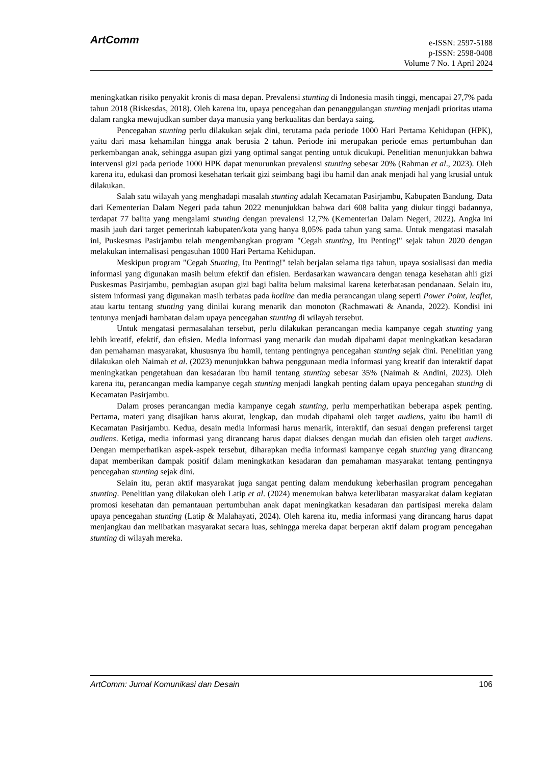ArtComm
e-ISSN: 2597-5188
p-ISSN: 2598-0408
Volume 7 No. 1 April 2024
meningkatkan risiko penyakit kronis di masa depan. Prevalensi stunting di Indonesia masih tinggi, mencapai 27,7% pada tahun 2018 (Riskesdas, 2018). Oleh karena itu, upaya pencegahan dan penanggulangan stunting menjadi prioritas utama dalam rangka mewujudkan sumber daya manusia yang berkualitas dan berdaya saing.
Pencegahan stunting perlu dilakukan sejak dini, terutama pada periode 1000 Hari Pertama Kehidupan (HPK), yaitu dari masa kehamilan hingga anak berusia 2 tahun. Periode ini merupakan periode emas pertumbuhan dan perkembangan anak, sehingga asupan gizi yang optimal sangat penting untuk dicukupi. Penelitian menunjukkan bahwa intervensi gizi pada periode 1000 HPK dapat menurunkan prevalensi stunting sebesar 20% (Rahman et al., 2023). Oleh karena itu, edukasi dan promosi kesehatan terkait gizi seimbang bagi ibu hamil dan anak menjadi hal yang krusial untuk dilakukan.
Salah satu wilayah yang menghadapi masalah stunting adalah Kecamatan Pasirjambu, Kabupaten Bandung. Data dari Kementerian Dalam Negeri pada tahun 2022 menunjukkan bahwa dari 608 balita yang diukur tinggi badannya, terdapat 77 balita yang mengalami stunting dengan prevalensi 12,7% (Kementerian Dalam Negeri, 2022). Angka ini masih jauh dari target pemerintah kabupaten/kota yang hanya 8,05% pada tahun yang sama. Untuk mengatasi masalah ini, Puskesmas Pasirjambu telah mengembangkan program "Cegah stunting, Itu Penting!" sejak tahun 2020 dengan melakukan internalisasi pengasuhan 1000 Hari Pertama Kehidupan.
Meskipun program "Cegah Stunting, Itu Penting!" telah berjalan selama tiga tahun, upaya sosialisasi dan media informasi yang digunakan masih belum efektif dan efisien. Berdasarkan wawancara dengan tenaga kesehatan ahli gizi Puskesmas Pasirjambu, pembagian asupan gizi bagi balita belum maksimal karena keterbatasan pendanaan. Selain itu, sistem informasi yang digunakan masih terbatas pada hotline dan media perancangan ulang seperti Power Point, leaflet, atau kartu tentang stunting yang dinilai kurang menarik dan monoton (Rachmawati & Ananda, 2022). Kondisi ini tentunya menjadi hambatan dalam upaya pencegahan stunting di wilayah tersebut.
Untuk mengatasi permasalahan tersebut, perlu dilakukan perancangan media kampanye cegah stunting yang lebih kreatif, efektif, dan efisien. Media informasi yang menarik dan mudah dipahami dapat meningkatkan kesadaran dan pemahaman masyarakat, khususnya ibu hamil, tentang pentingnya pencegahan stunting sejak dini. Penelitian yang dilakukan oleh Naimah et al. (2023) menunjukkan bahwa penggunaan media informasi yang kreatif dan interaktif dapat meningkatkan pengetahuan dan kesadaran ibu hamil tentang stunting sebesar 35% (Naimah & Andini, 2023). Oleh karena itu, perancangan media kampanye cegah stunting menjadi langkah penting dalam upaya pencegahan stunting di Kecamatan Pasirjambu.
Dalam proses perancangan media kampanye cegah stunting, perlu memperhatikan beberapa aspek penting. Pertama, materi yang disajikan harus akurat, lengkap, dan mudah dipahami oleh target audiens, yaitu ibu hamil di Kecamatan Pasirjambu. Kedua, desain media informasi harus menarik, interaktif, dan sesuai dengan preferensi target audiens. Ketiga, media informasi yang dirancang harus dapat diakses dengan mudah dan efisien oleh target audiens. Dengan memperhatikan aspek-aspek tersebut, diharapkan media informasi kampanye cegah stunting yang dirancang dapat memberikan dampak positif dalam meningkatkan kesadaran dan pemahaman masyarakat tentang pentingnya pencegahan stunting sejak dini.
Selain itu, peran aktif masyarakat juga sangat penting dalam mendukung keberhasilan program pencegahan stunting. Penelitian yang dilakukan oleh Latip et al. (2024) menemukan bahwa keterlibatan masyarakat dalam kegiatan promosi kesehatan dan pemantauan pertumbuhan anak dapat meningkatkan kesadaran dan partisipasi mereka dalam upaya pencegahan stunting (Latip & Malahayati, 2024). Oleh karena itu, media informasi yang dirancang harus dapat menjangkau dan melibatkan masyarakat secara luas, sehingga mereka dapat berperan aktif dalam program pencegahan stunting di wilayah mereka.
ArtComm: Jurnal Komunikasi dan Desain 106